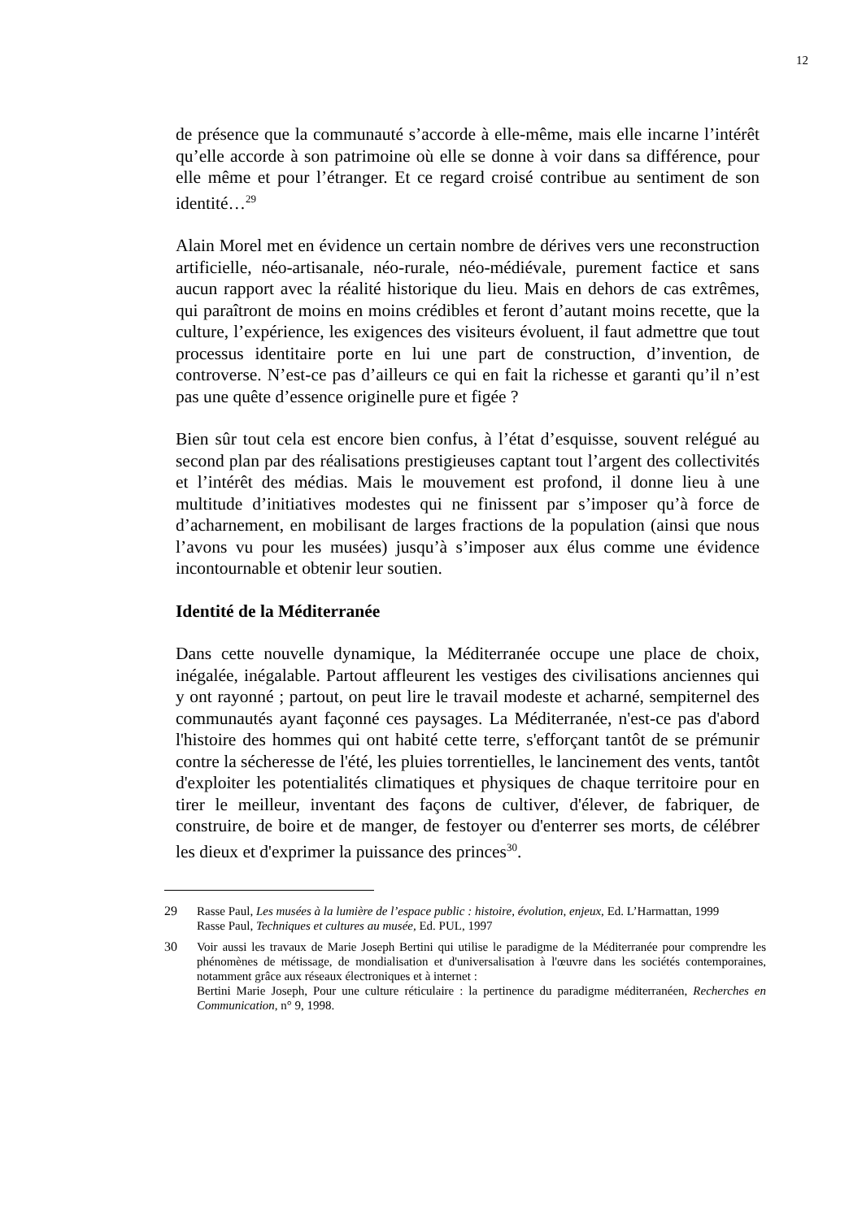12
de présence que la communauté s’accorde à elle-même, mais elle incarne l’intérêt qu’elle accorde à son patrimoine où elle se donne à voir dans sa différence, pour elle même et pour l’étranger. Et ce regard croisé contribue au sentiment de son identité…<sup>29</sup>
Alain Morel met en évidence un certain nombre de dérives vers une reconstruction artificielle, néo-artisanale, néo-rurale, néo-médiévale, purement factice et sans aucun rapport avec la réalité historique du lieu. Mais en dehors de cas extrêmes, qui paraîtront de moins en moins crédibles et feront d’autant moins recette, que la culture, l’expérience, les exigences des visiteurs évoluent, il faut admettre que tout processus identitaire porte en lui une part de construction, d’invention, de controverse. N’est-ce pas d’ailleurs ce qui en fait la richesse et garanti qu’il n’est pas une quête d’essence originelle pure et figée ?
Bien sûr tout cela est encore bien confus, à l’état d’esquisse, souvent relégué au second plan par des réalisations prestigieuses captant tout l’argent des collectivités et l’intérêt des médias. Mais le mouvement est profond, il donne lieu à une multitude d’initiatives modestes qui ne finissent par s’imposer qu’à force de d’acharnement, en mobilisant de larges fractions de la population (ainsi que nous l’avons vu pour les musées) jusqu’à s’imposer aux élus comme une évidence incontournable et obtenir leur soutien.
Identité de la Méditerranée
Dans cette nouvelle dynamique, la Méditerranée occupe une place de choix, inégalée, inégalable. Partout affleurent les vestiges des civilisations anciennes qui y ont rayonné ; partout, on peut lire le travail modeste et acharné, sempiternel des communautés ayant façonné ces paysages. La Méditerranée, n'est-ce pas d'abord l'histoire des hommes qui ont habité cette terre, s'efforçant tantôt de se prémunir contre la sécheresse de l'été, les pluies torrentielles, le lancinement des vents, tantôt d'exploiter les potentialités climatiques et physiques de chaque territoire pour en tirer le meilleur, inventant des façons de cultiver, d'élever, de fabriquer, de construire, de boire et de manger, de festoyer ou d'enterrer ses morts, de célébrer les dieux et d'exprimer la puissance des princes<sup>30</sup>.
29 Rasse Paul, Les musées à la lumière de l’espace public : histoire, évolution, enjeux, Ed. L’Harmattan, 1999
Rasse Paul, Techniques et cultures au musée, Ed. PUL, 1997
30 Voir aussi les travaux de Marie Joseph Bertini qui utilise le paradigme de la Méditerranée pour comprendre les phénomènes de métissage, de mondialisation et d'universalisation à l'œuvre dans les sociétés contemporaines, notamment grâce aux réseaux électroniques et à internet :
Bertini Marie Joseph, Pour une culture réticulaire : la pertinence du paradigme méditerranéen, Recherches en Communication, n° 9, 1998.